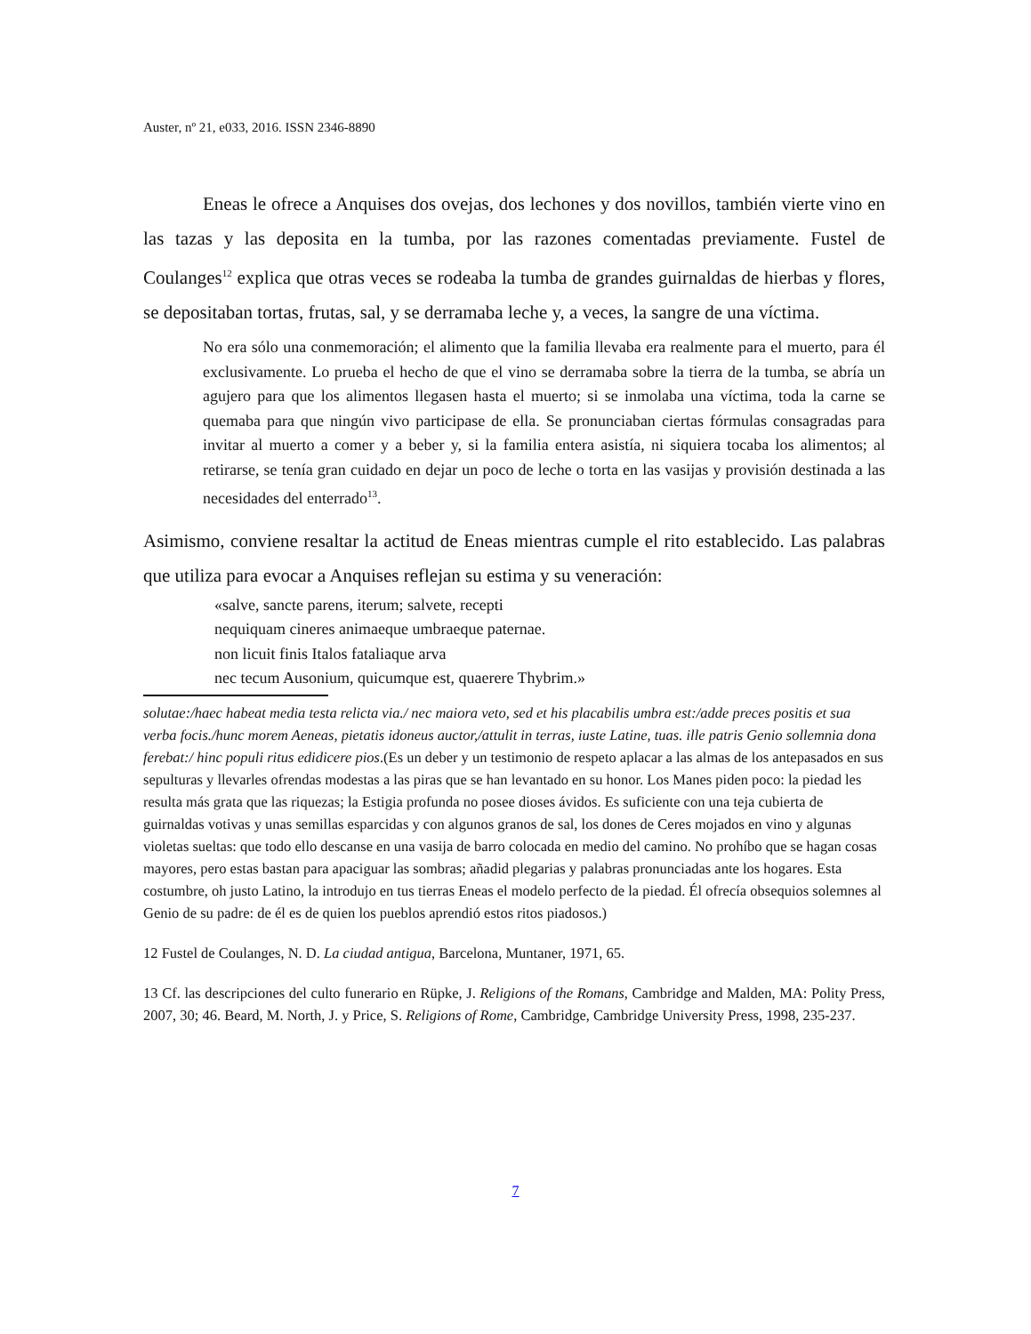Auster, nº 21, e033, 2016. ISSN 2346-8890
Eneas le ofrece a Anquises dos ovejas, dos lechones y dos novillos, también vierte vino en las tazas y las deposita en la tumba, por las razones comentadas previamente. Fustel de Coulanges<sup>12</sup> explica que otras veces se rodeaba la tumba de grandes guirnaldas de hierbas y flores, se depositaban tortas, frutas, sal, y se derramaba leche y, a veces, la sangre de una víctima.
No era sólo una conmemoración; el alimento que la familia llevaba era realmente para el muerto, para él exclusivamente. Lo prueba el hecho de que el vino se derramaba sobre la tierra de la tumba, se abría un agujero para que los alimentos llegasen hasta el muerto; si se inmolaba una víctima, toda la carne se quemaba para que ningún vivo participase de ella. Se pronunciaban ciertas fórmulas consagradas para invitar al muerto a comer y a beber y, si la familia entera asistía, ni siquiera tocaba los alimentos; al retirarse, se tenía gran cuidado en dejar un poco de leche o torta en las vasijas y provisión destinada a las necesidades del enterrado<sup>13</sup>.
Asimismo, conviene resaltar la actitud de Eneas mientras cumple el rito establecido. Las palabras que utiliza para evocar a Anquises reflejan su estima y su veneración:
«salve, sancte parens, iterum; salvete, recepti
nequiquam cineres animaeque umbraeque paternae.
non licuit finis Italos fataliaque arva
nec tecum Ausonium, quicumque est, quaerere Thybrim.»
solutae:/haec habeat media testa relicta via./ nec maiora veto, sed et his placabilis umbra est:/adde preces positis et sua verba focis./hunc morem Aeneas, pietatis idoneus auctor,/attulit in terras, iuste Latine, tuas. ille patris Genio sollemnia dona ferebat:/ hinc populi ritus edidicere pios.(Es un deber y un testimonio de respeto aplacar a las almas de los antepasados en sus sepulturas y llevarles ofrendas modestas a las piras que se han levantado en su honor. Los Manes piden poco: la piedad les resulta más grata que las riquezas; la Estigia profunda no posee dioses ávidos. Es suficiente con una teja cubierta de guirnaldas votivas y unas semillas esparcidas y con algunos granos de sal, los dones de Ceres mojados en vino y algunas violetas sueltas: que todo ello descanse en una vasija de barro colocada en medio del camino. No prohíbo que se hagan cosas mayores, pero estas bastan para apaciguar las sombras; añadid plegarias y palabras pronunciadas ante los hogares. Esta costumbre, oh justo Latino, la introdujo en tus tierras Eneas el modelo perfecto de la piedad. Él ofrecía obsequios solemnes al Genio de su padre: de él es de quien los pueblos aprendió estos ritos piadosos.)
12 Fustel de Coulanges, N. D. La ciudad antigua, Barcelona, Muntaner, 1971, 65.
13 Cf. las descripciones del culto funerario en Rüpke, J. Religions of the Romans, Cambridge and Malden, MA: Polity Press, 2007, 30; 46. Beard, M. North, J. y Price, S. Religions of Rome, Cambridge, Cambridge University Press, 1998, 235-237.
7